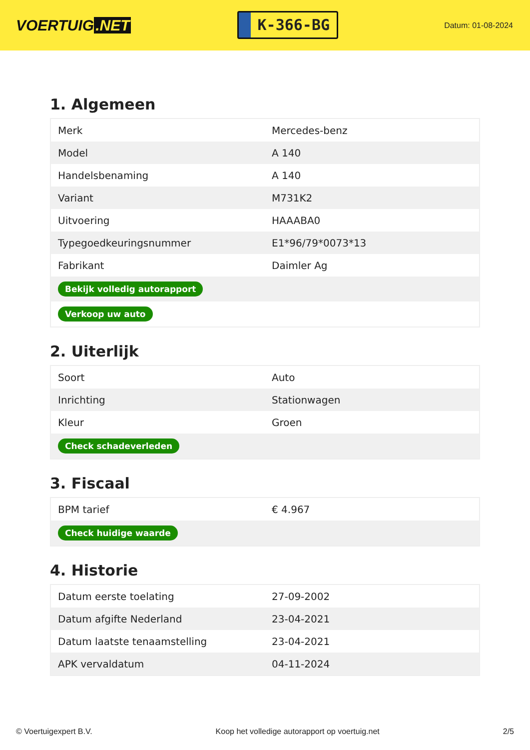VOERTUIG.NET
K-366-BG
Datum: 01-08-2024
1. Algemeen
| Merk | Mercedes-benz |
| Model | A 140 |
| Handelsbenaming | A 140 |
| Variant | M731K2 |
| Uitvoering | HAAABA0 |
| Typegoedkeuringsnummer | E1*96/79*0073*13 |
| Fabrikant | Daimler Ag |
| Bekijk volledig autorapport | |
| Verkoop uw auto | |
2. Uiterlijk
| Soort | Auto |
| Inrichting | Stationwagen |
| Kleur | Groen |
| Check schadeverleden | |
3. Fiscaal
| BPM tarief | € 4.967 |
| Check huidige waarde | |
4. Historie
| Datum eerste toelating | 27-09-2002 |
| Datum afgifte Nederland | 23-04-2021 |
| Datum laatste tenaamstelling | 23-04-2021 |
| APK vervaldatum | 04-11-2024 |
© Voertuigexpert B.V. Koop het volledige autorapport op voertuig.net 2/5